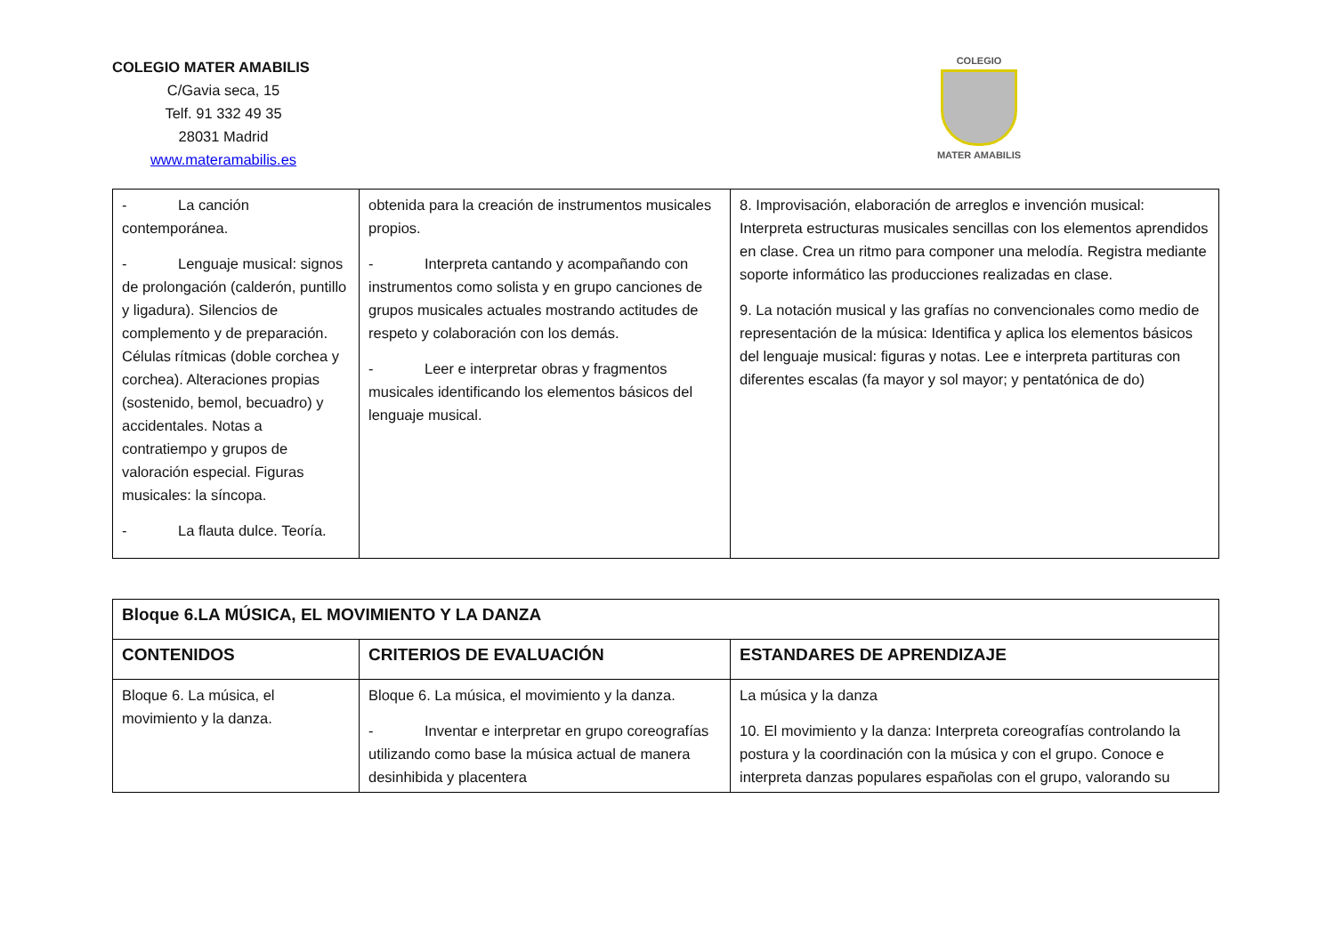COLEGIO MATER AMABILIS
C/Gavia seca, 15
Telf. 91 332 49 35
28031 Madrid
www.materamabilis.es
COLEGIO
MATER AMABILIS
| - La canción contemporánea. - Lenguaje musical: signos de prolongación (calderón, puntillo y ligadura). Silencios de complemento y de preparación. Células rítmicas (doble corchea y corchea). Alteraciones propias (sostenido, bemol, becuadro) y accidentales. Notas a contratiempo y grupos de valoración especial. Figuras musicales: la síncopa. - La flauta dulce. Teoría. | obtenida para la creación de instrumentos musicales propios. - Interpreta cantando y acompañando con instrumentos como solista y en grupo canciones de grupos musicales actuales mostrando actitudes de respeto y colaboración con los demás. - Leer e interpretar obras y fragmentos musicales identificando los elementos básicos del lenguaje musical. | 8. Improvisación, elaboración de arreglos e invención musical: Interpreta estructuras musicales sencillas con los elementos aprendidos en clase. Crea un ritmo para componer una melodía. Registra mediante soporte informático las producciones realizadas en clase. 9. La notación musical y las grafías no convencionales como medio de representación de la música: Identifica y aplica los elementos básicos del lenguaje musical: figuras y notas. Lee e interpreta partituras con diferentes escalas (fa mayor y sol mayor; y pentatónica de do) |
| Bloque 6.LA MÚSICA, EL MOVIMIENTO Y LA DANZA | | |
| --- | --- | --- |
| CONTENIDOS | CRITERIOS DE EVALUACIÓN | ESTANDARES DE APRENDIZAJE |
| Bloque 6. La música, el movimiento y la danza. | Bloque 6. La música, el movimiento y la danza. - Inventar e interpretar en grupo coreografías utilizando como base la música actual de manera desinhibida y placentera | La música y la danza 10. El movimiento y la danza: Interpreta coreografías controlando la postura y la coordinación con la música y con el grupo. Conoce e interpreta danzas populares españolas con el grupo, valorando su |